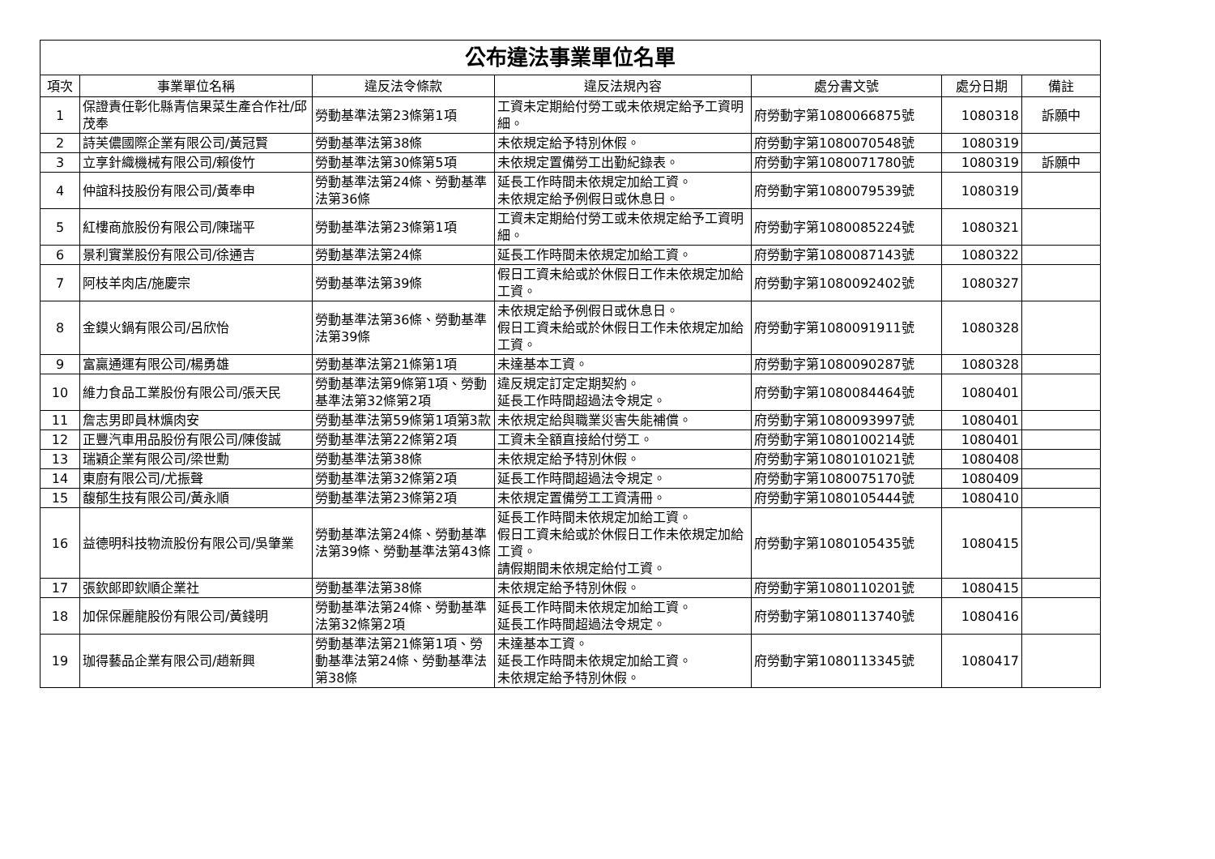| 公布違法事業單位名單 | | | | | | |
| 項次 | 事業單位名稱 | 違反法令條款 | 違反法規內容 | 處分書文號 | 處分日期 | 備註 |
| 1 | 保證責任彰化縣青信果菜生產合作社/邱茂奉 | 勞動基準法第23條第1項 | 工資未定期給付勞工或未依規定給予工資明細。 | 府勞動字第1080066875號 | 1080318 | 訴願中 |
| 2 | 詩芙儂國際企業有限公司/黃冠賢 | 勞動基準法第38條 | 未依規定給予特別休假。 | 府勞動字第1080070548號 | 1080319 | |
| 3 | 立享針織機械有限公司/賴俊竹 | 勞動基準法第30條第5項 | 未依規定置備勞工出勤紀錄表。 | 府勞動字第1080071780號 | 1080319 | 訴願中 |
| 4 | 仲誼科技股份有限公司/黃奉申 | 勞動基準法第24條、勞動基準法第36條 | 延長工作時間未依規定加給工資。 未依規定給予例假日或休息日。 | 府勞動字第1080079539號 | 1080319 | |
| 5 | 紅樓商旅股份有限公司/陳瑞平 | 勞動基準法第23條第1項 | 工資未定期給付勞工或未依規定給予工資明細。 | 府勞動字第1080085224號 | 1080321 | |
| 6 | 景利實業股份有限公司/徐通吉 | 勞動基準法第24條 | 延長工作時間未依規定加給工資。 | 府勞動字第1080087143號 | 1080322 | |
| 7 | 阿枝羊肉店/施慶宗 | 勞動基準法第39條 | 假日工資未給或於休假日工作未依規定加給工資。 | 府勞動字第1080092402號 | 1080327 | |
| 8 | 金鏌火鍋有限公司/呂欣怡 | 勞動基準法第36條、勞動基準法第39條 | 未依規定給予例假日或休息日。 假日工資未給或於休假日工作未依規定加給工資。 | 府勞動字第1080091911號 | 1080328 | |
| 9 | 富贏通運有限公司/楊勇雄 | 勞動基準法第21條第1項 | 未達基本工資。 | 府勞動字第1080090287號 | 1080328 | |
| 10 | 維力食品工業股份有限公司/張天民 | 勞動基準法第9條第1項、勞動基準法第32條第2項 | 違反規定訂定定期契約。 延長工作時間超過法令規定。 | 府勞動字第1080084464號 | 1080401 | |
| 11 | 詹志男即員林爌肉安 | 勞動基準法第59條第1項第3款 | 未依規定給與職業災害失能補償。 | 府勞動字第1080093997號 | 1080401 | |
| 12 | 正豐汽車用品股份有限公司/陳俊誠 | 勞動基準法第22條第2項 | 工資未全額直接給付勞工。 | 府勞動字第1080100214號 | 1080401 | |
| 13 | 瑞穎企業有限公司/梁世勳 | 勞動基準法第38條 | 未依規定給予特別休假。 | 府勞動字第1080101021號 | 1080408 | |
| 14 | 東廚有限公司/尤振聲 | 勞動基準法第32條第2項 | 延長工作時間超過法令規定。 | 府勞動字第1080075170號 | 1080409 | |
| 15 | 馥郁生技有限公司/黃永順 | 勞動基準法第23條第2項 | 未依規定置備勞工工資清冊。 | 府勞動字第1080105444號 | 1080410 | |
| 16 | 益德明科技物流股份有限公司/吳肇業 | 勞動基準法第24條、勞動基準法第39條、勞動基準法第43條 | 延長工作時間未依規定加給工資。 假日工資未給或於休假日工作未依規定加給工資。 請假期間未依規定給付工資。 | 府勞動字第1080105435號 | 1080415 | |
| 17 | 張欽郎即欽順企業社 | 勞動基準法第38條 | 未依規定給予特別休假。 | 府勞動字第1080110201號 | 1080415 | |
| 18 | 加保保麗龍股份有限公司/黃錢明 | 勞動基準法第24條、勞動基準法第32條第2項 | 延長工作時間未依規定加給工資。 延長工作時間超過法令規定。 | 府勞動字第1080113740號 | 1080416 | |
| 19 | 珈得藝品企業有限公司/趙新興 | 勞動基準法第21條第1項、勞動基準法第24條、勞動基準法第38條 | 未達基本工資。 延長工作時間未依規定加給工資。 未依規定給予特別休假。 | 府勞動字第1080113345號 | 1080417 | |